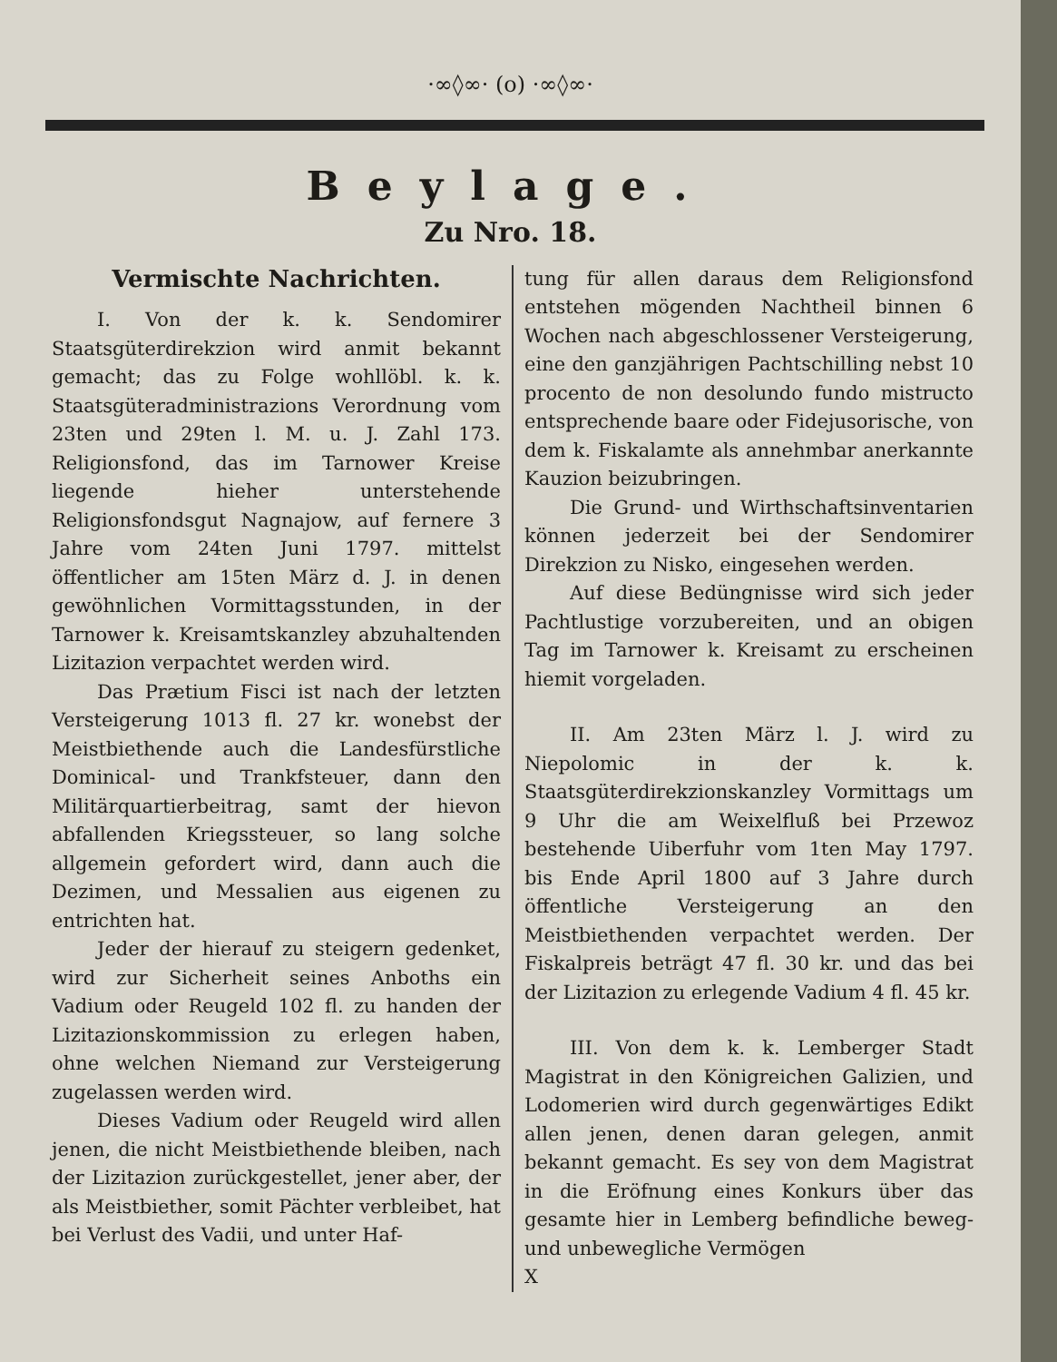·∞◊∞· (o) ·∞◊∞·
Beylage.
Zu Nro. 18.
Vermischte Nachrichten.
I. Von der k. k. Sendomirer Staatsgüterdirekzion wird anmit bekannt gemacht; das zu Folge wohllöbl. k. k. Staatsgüteradministrazions Verordnung vom 23ten und 29ten l. M. u. J. Zahl 173. Religionsfond, das im Tarnower Kreise liegende hieher unterstehende Religionsfondsgut Nagnajow, auf fernere 3 Jahre vom 24ten Juni 1797. mittelst öffentlicher am 15ten März d. J. in denen gewöhnlichen Vormittagsstunden, in der Tarnower k. Kreisamtskanzley abzuhaltenden Lizitazion verpachtet werden wird.
Das Prætium Fisci ist nach der letzten Versteigerung 1013 fl. 27 kr. wonebst der Meistbiethende auch die Landesfürstliche Dominical- und Trankfsteuer, dann den Militärquartierbeitrag, samt der hievon abfallenden Kriegssteuer, so lang solche allgemein gefordert wird, dann auch die Dezimen, und Messalien aus eigenen zu entrichten hat.
Jeder der hierauf zu steigern gedenket, wird zur Sicherheit seines Anboths ein Vadium oder Reugeld 102 fl. zu handen der Lizitazionskommission zu erlegen haben, ohne welchen Niemand zur Versteigerung zugelassen werden wird.
Dieses Vadium oder Reugeld wird allen jenen, die nicht Meistbiethende bleiben, nach der Lizitazion zurückgestellet, jener aber, der als Meistbiether, somit Pächter verbleibet, hat bei Verlust des Vadii, und unter Haf-
tung für allen daraus dem Religionsfond entstehen mögenden Nachtheil binnen 6 Wochen nach abgeschlossener Versteigerung, eine den ganzjährigen Pachtschilling nebst 10 procento de non desolundo fundo mistructo entsprechende baare oder Fidejusorische, von dem k. Fiskalamte als annehmbar anerkannte Kauzion beizubringen.
Die Grund- und Wirthschaftsinventarien können jederzeit bei der Sendomirer Direkzion zu Nisko, eingesehen werden.
Auf diese Bedüngnisse wird sich jeder Pachtlustige vorzubereiten, und an obigen Tag im Tarnower k. Kreisamt zu erscheinen hiemit vorgeladen.
II. Am 23ten März l. J. wird zu Niepolomic in der k. k. Staatsgüterdirekzionskanzley Vormittags um 9 Uhr die am Weixelfluß bei Przewoz bestehende Uiberfuhr vom 1ten May 1797. bis Ende April 1800 auf 3 Jahre durch öffentliche Versteigerung an den Meistbiethenden verpachtet werden. Der Fiskalpreis beträgt 47 fl. 30 kr. und das bei der Lizitazion zu erlegende Vadium 4 fl. 45 kr.
III. Von dem k. k. Lemberger Stadt Magistrat in den Königreichen Galizien, und Lodomerien wird durch gegenwärtiges Edikt allen jenen, denen daran gelegen, anmit bekannt gemacht. Es sey von dem Magistrat in die Eröfnung eines Konkurs über das gesamte hier in Lemberg befindliche beweg- und unbewegliche Vermögen
X